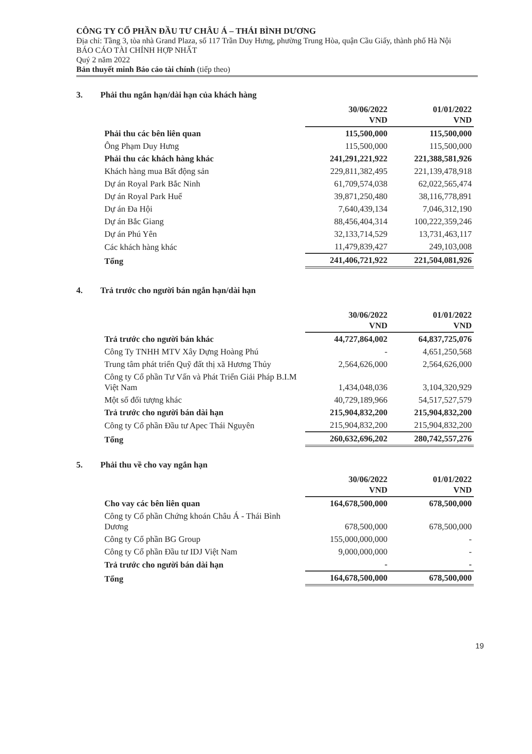CÔNG TY CỔ PHẦN ĐẦU TƯ CHÂU Á – THÁI BÌNH DƯƠNG
Địa chỉ: Tầng 3, tòa nhà Grand Plaza, số 117 Trần Duy Hưng, phường Trung Hòa, quận Cầu Giấy, thành phố Hà Nội
BÁO CÁO TÀI CHÍNH HỢP NHẤT
Quý 2 năm 2022
Bản thuyết minh Báo cáo tài chính (tiếp theo)
3. Phải thu ngắn hạn/dài hạn của khách hàng
| | 30/06/2022 VND | 01/01/2022 VND |
| Phải thu các bên liên quan | 115,500,000 | 115,500,000 |
| Ông Phạm Duy Hưng | 115,500,000 | 115,500,000 |
| Phải thu các khách hàng khác | 241,291,221,922 | 221,388,581,926 |
| Khách hàng mua Bất động sản | 229,811,382,495 | 221,139,478,918 |
| Dự án Royal Park Bắc Ninh | 61,709,574,038 | 62,022,565,474 |
| Dự án Royal Park Huế | 39,871,250,480 | 38,116,778,891 |
| Dự án Đa Hội | 7,640,439,134 | 7,046,312,190 |
| Dự án Bắc Giang | 88,456,404,314 | 100,222,359,246 |
| Dự án Phú Yên | 32,133,714,529 | 13,731,463,117 |
| Các khách hàng khác | 11,479,839,427 | 249,103,008 |
| Tổng | 241,406,721,922 | 221,504,081,926 |
4. Trả trước cho người bán ngắn hạn/dài hạn
| | 30/06/2022 VND | 01/01/2022 VND |
| Trả trước cho người bán khác | 44,727,864,002 | 64,837,725,076 |
| Công Ty TNHH MTV Xây Dựng Hoàng Phú | - | 4,651,250,568 |
| Trung tâm phát triển Quỹ đất thị xã Hương Thủy | 2,564,626,000 | 2,564,626,000 |
| Công ty Cổ phần Tư Vấn và Phát Triển Giải Pháp B.I.M Việt Nam | 1,434,048,036 | 3,104,320,929 |
| Một số đối tượng khác | 40,729,189,966 | 54,517,527,579 |
| Trả trước cho người bán dài hạn | 215,904,832,200 | 215,904,832,200 |
| Công ty Cổ phần Đầu tư Apec Thái Nguyên | 215,904,832,200 | 215,904,832,200 |
| Tổng | 260,632,696,202 | 280,742,557,276 |
5. Phải thu về cho vay ngắn hạn
| | 30/06/2022 VND | 01/01/2022 VND |
| Cho vay các bên liên quan | 164,678,500,000 | 678,500,000 |
| Công ty Cổ phần Chứng khoán Châu Á - Thái Bình Dương | 678,500,000 | 678,500,000 |
| Công ty Cổ phần BG Group | 155,000,000,000 | - |
| Công ty Cổ phần Đầu tư IDJ Việt Nam | 9,000,000,000 | - |
| Trả trước cho người bán dài hạn | - | - |
| Tổng | 164,678,500,000 | 678,500,000 |
19